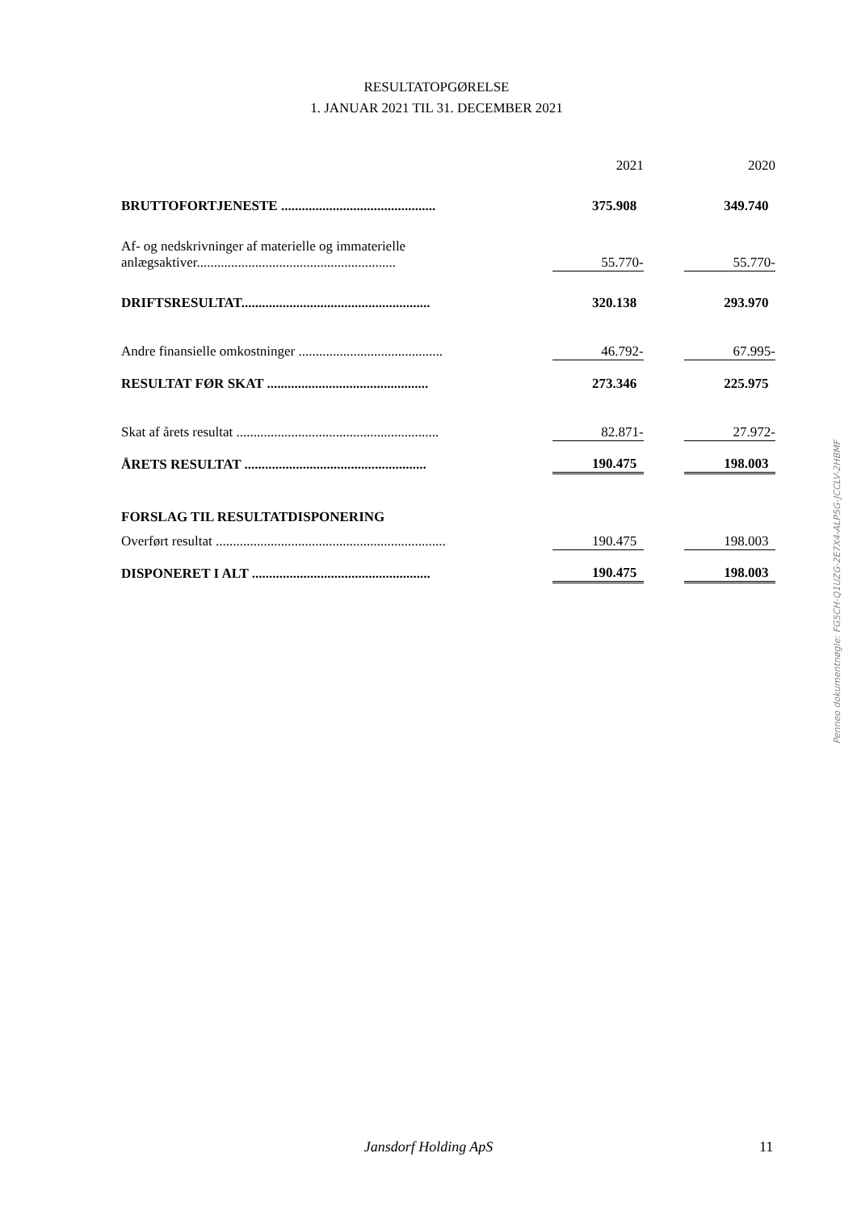RESULTATOPGØRELSE
1. JANUAR 2021 TIL 31. DECEMBER 2021
| | | 2021 | | 2020 |
| BRUTTOFORTJENESTE ............................................. | | 375.908 | | 349.740 |
| Af- og nedskrivninger af materielle og immaterielle anlægsaktiver.......................................................... | | 55.770- | | 55.770- |
| DRIFTSRESULTAT....................................................... | | 320.138 | | 293.970 |
| Andre finansielle omkostninger .......................................... | | 46.792- | | 67.995- |
| RESULTAT FØR SKAT ............................................... | | 273.346 | | 225.975 |
| Skat af årets resultat ........................................................... | | 82.871- | | 27.972- |
| ÅRETS RESULTAT ..................................................... | | 190.475 | | 198.003 |
| FORSLAG TIL RESULTATDISPONERING | | | | |
| Overført resultat ................................................................... | | 190.475 | | 198.003 |
| DISPONERET I ALT .................................................... | | 190.475 | | 198.003 |
Penneo dokumentnøgle: FG5CH-Q1UZG-2E7X4-ALP5G-JCCLV-2HBMF
Jansdorf Holding ApS 11